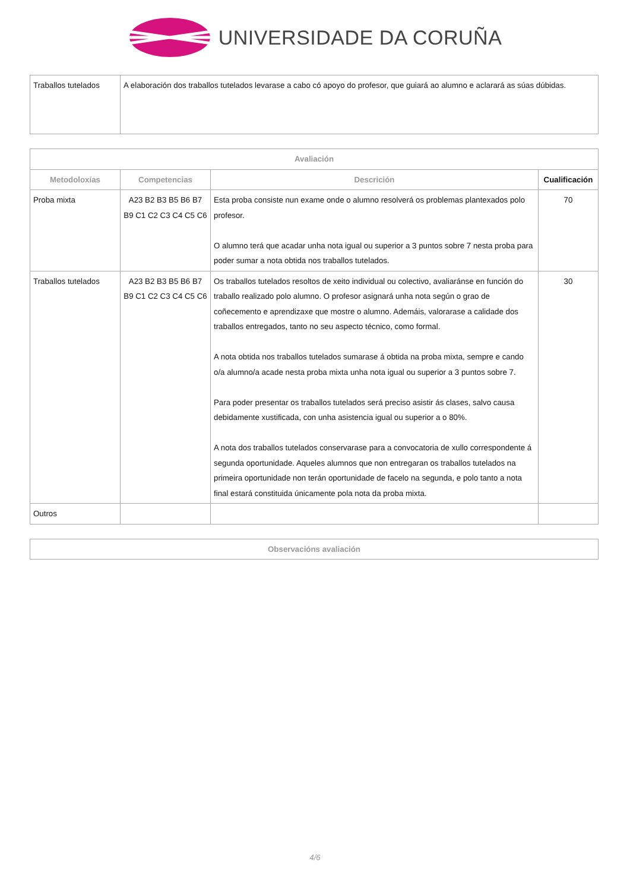UNIVERSIDADE DA CORUÑA
| Traballos tutelados | A elaboración dos traballos tutelados levarase a cabo có apoyo do profesor, que guiará ao alumno e aclarará as súas dúbidas. |
| Avaliación | | | |
| --- | --- | --- | --- |
| Metodoloxías | Competencias | Descrición | Cualificación |
| Proba mixta | A23 B2 B3 B5 B6 B7 B9 C1 C2 C3 C4 C5 C6 | Esta proba consiste nun exame onde o alumno resolverá os problemas plantexados polo profesor. O alumno terá que acadar unha nota igual ou superior a 3 puntos sobre 7 nesta proba para poder sumar a nota obtida nos traballos tutelados. | 70 |
| Traballos tutelados | A23 B2 B3 B5 B6 B7 B9 C1 C2 C3 C4 C5 C6 | Os traballos tutelados resoltos de xeito individual ou colectivo, avaliaránse en función do traballo realizado polo alumno. O profesor asignará unha nota según o grao de coñecemento e aprendizaxe que mostre o alumno. Ademáis, valorarase a calidade dos traballos entregados, tanto no seu aspecto técnico, como formal. A nota obtida nos traballos tutelados sumarase á obtida na proba mixta, sempre e cando o/a alumno/a acade nesta proba mixta unha nota igual ou superior a 3 puntos sobre 7. Para poder presentar os traballos tutelados será preciso asistir ás clases, salvo causa debidamente xustificada, con unha asistencia igual ou superior a o 80%. A nota dos traballos tutelados conservarase para a convocatoria de xullo correspondente á segunda oportunidade. Aqueles alumnos que non entregaran os traballos tutelados na primeira oportunidade non terán oportunidade de facelo na segunda, e polo tanto a nota final estará constituida únicamente pola nota da proba mixta. | 30 |
| Outros | | | |
| Observacións avaliación |
| --- |
4/6